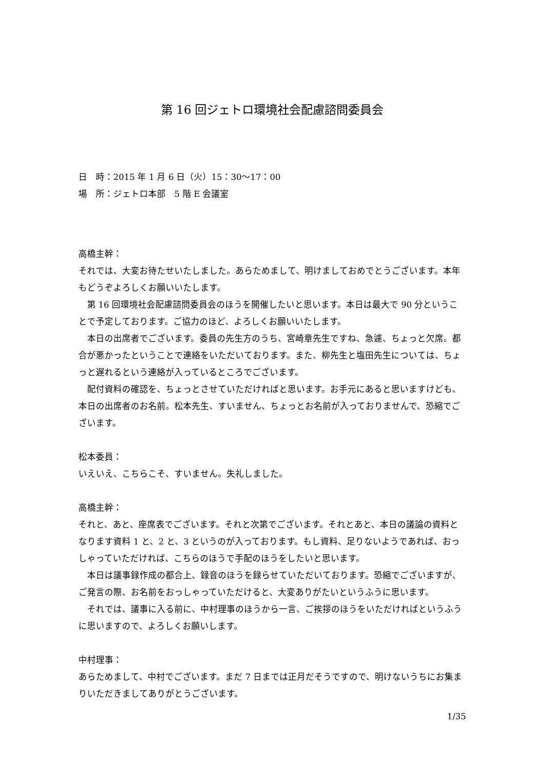第 16 回ジェトロ環境社会配慮諮問委員会
日　時：2015 年 1 月 6 日（火）15：30～17：00
場　所：ジェトロ本部　5 階 E 会議室
高橋主幹：
それでは、大変お待たせいたしました。あらためまして、明けましておめでとうございます。本年もどうぞよろしくお願いいたします。
第 16 回環境社会配慮諮問委員会のほうを開催したいと思います。本日は最大で 90 分ということで予定しております。ご協力のほど、よろしくお願いいたします。
本日の出席者でございます。委員の先生方のうち、宮崎章先生ですね、急遽、ちょっと欠席。都合が悪かったということで連絡をいただいております。また、柳先生と塩田先生については、ちょっと遅れるという連絡が入っているところでございます。
配付資料の確認を、ちょっとさせていただければと思います。お手元にあると思いますけども、本日の出席者のお名前。松本先生、すいません、ちょっとお名前が入っておりませんで、恐縮でございます。
松本委員：
いえいえ、こちらこそ、すいません。失礼しました。
高橋主幹：
それと、あと、座席表でございます。それと次第でございます。それとあと、本日の議論の資料となります資料 1 と、2 と、3 というのが入っております。もし資料、足りないようであれば、おっしゃっていただければ、こちらのほうで手配のほうをしたいと思います。
本日は議事録作成の都合上、録音のほうを録らせていただいております。恐縮でございますが、ご発言の際、お名前をおっしゃっていただけると、大変ありがたいというふうに思います。
それでは、議事に入る前に、中村理事のほうから一言、ご挨拶のほうをいただければというふうに思いますので、よろしくお願いします。
中村理事：
あらためまして、中村でございます。まだ 7 日までは正月だそうですので、明けないうちにお集まりいただきましてありがとうございます。
1/35